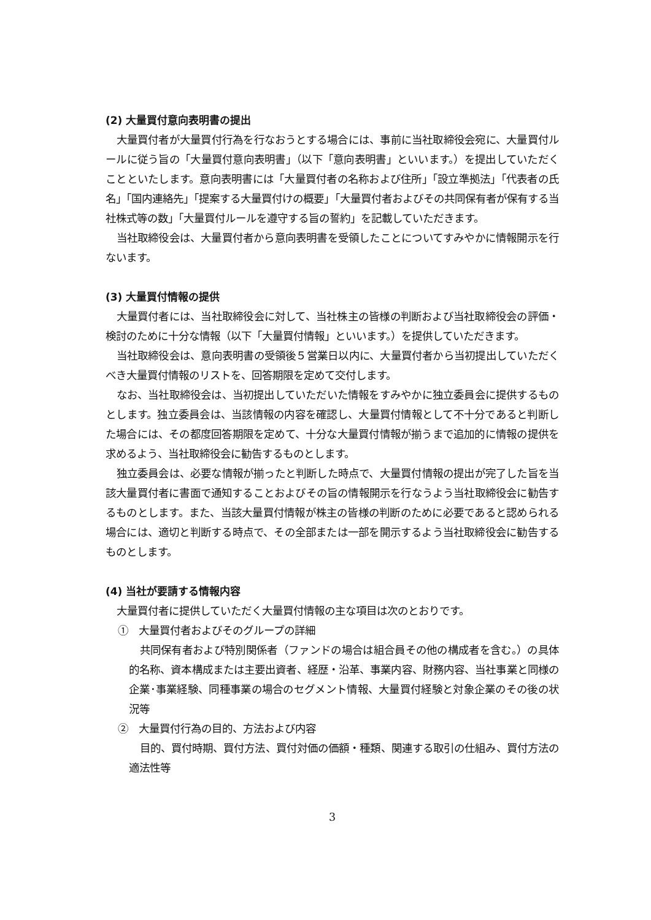(2) 大量買付意向表明書の提出
大量買付者が大量買付行為を行なおうとする場合には、事前に当社取締役会宛に、大量買付ルールに従う旨の「大量買付意向表明書」（以下「意向表明書」といいます。）を提出していただくことといたします。意向表明書には「大量買付者の名称および住所」「設立準拠法」「代表者の氏名」「国内連絡先」「提案する大量買付けの概要」「大量買付者およびその共同保有者が保有する当社株式等の数」「大量買付ルールを遵守する旨の誓約」を記載していただきます。
当社取締役会は、大量買付者から意向表明書を受領したことについてすみやかに情報開示を行ないます。
(3) 大量買付情報の提供
大量買付者には、当社取締役会に対して、当社株主の皆様の判断および当社取締役会の評価・検討のために十分な情報（以下「大量買付情報」といいます。）を提供していただきます。
当社取締役会は、意向表明書の受領後５営業日以内に、大量買付者から当初提出していただくべき大量買付情報のリストを、回答期限を定めて交付します。
なお、当社取締役会は、当初提出していただいた情報をすみやかに独立委員会に提供するものとします。独立委員会は、当該情報の内容を確認し、大量買付情報として不十分であると判断した場合には、その都度回答期限を定めて、十分な大量買付情報が揃うまで追加的に情報の提供を求めるよう、当社取締役会に勧告するものとします。
独立委員会は、必要な情報が揃ったと判断した時点で、大量買付情報の提出が完了した旨を当該大量買付者に書面で通知することおよびその旨の情報開示を行なうよう当社取締役会に勧告するものとします。また、当該大量買付情報が株主の皆様の判断のために必要であると認められる場合には、適切と判断する時点で、その全部または一部を開示するよう当社取締役会に勧告するものとします。
(4) 当社が要請する情報内容
大量買付者に提供していただく大量買付情報の主な項目は次のとおりです。
①　大量買付者およびそのグループの詳細
共同保有者および特別関係者（ファンドの場合は組合員その他の構成者を含む。）の具体的名称、資本構成または主要出資者、経歴・沿革、事業内容、財務内容、当社事業と同様の企業･事業経験、同種事業の場合のセグメント情報、大量買付経験と対象企業のその後の状況等
②　大量買付行為の目的、方法および内容
目的、買付時期、買付方法、買付対価の価額・種類、関連する取引の仕組み、買付方法の適法性等
3